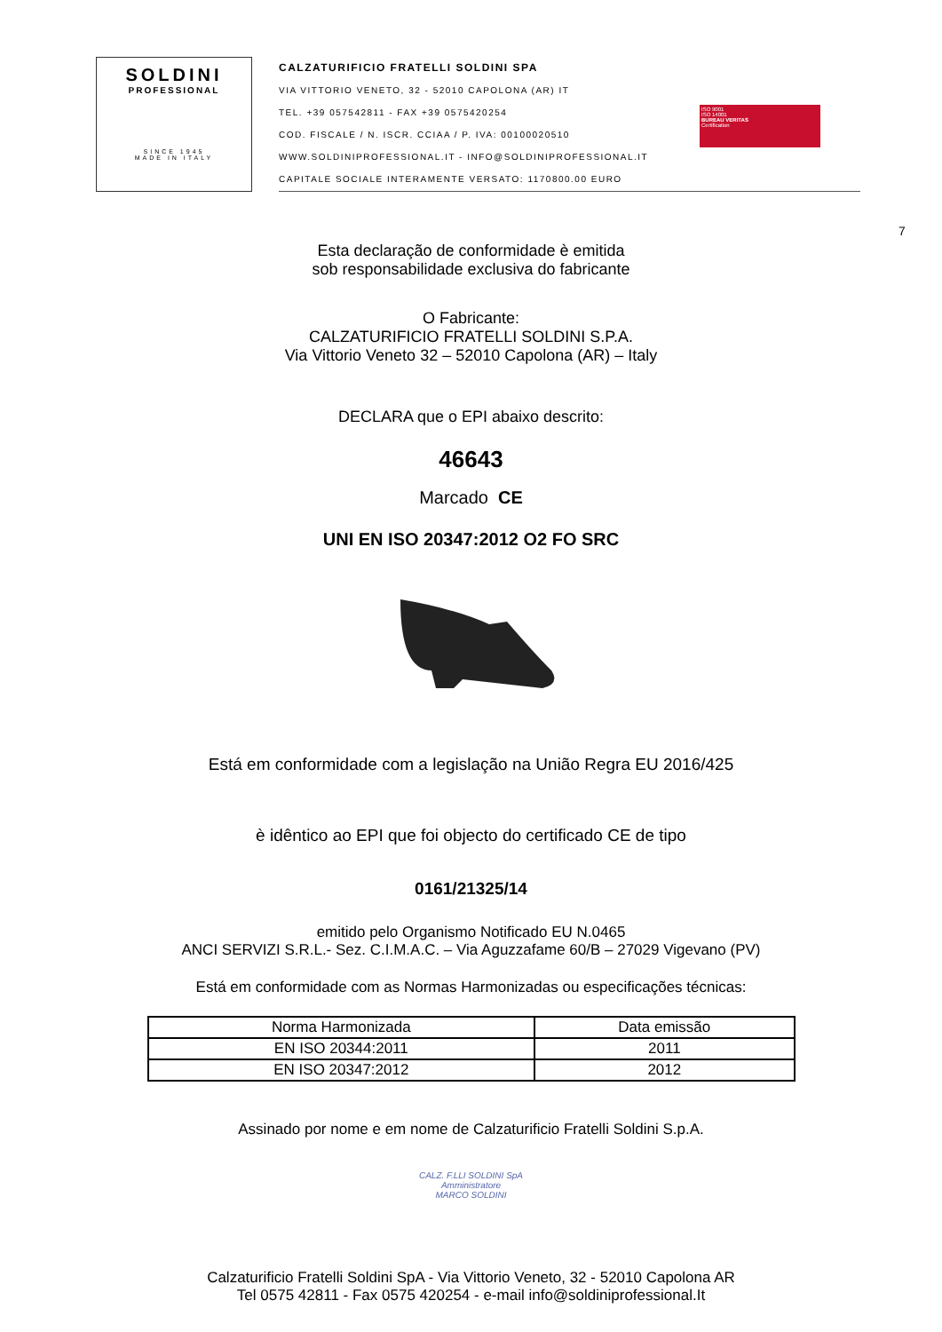SOLDINI
PROFESSIONAL
SINCE 1945
MADE IN ITALY
CALZATURIFICIO FRATELLI SOLDINI SPA
VIA VITTORIO VENETO, 32 - 52010 CAPOLONA (AR) IT
TEL. +39 057542811 - FAX +39 0575420254
COD. FISCALE / N. ISCR. CCIAA / P. IVA: 00100020510
WWW.SOLDINIPROFESSIONAL.IT - INFO@SOLDINIPROFESSIONAL.IT
CAPITALE SOCIALE INTERAMENTE VERSATO: 1170800.00 EURO
ISO 9001
ISO 14001
BUREAU VERITAS
Certification
7
Esta declaração de conformidade è emitida
sob responsabilidade exclusiva do fabricante
O Fabricante:
CALZATURIFICIO FRATELLI SOLDINI S.P.A.
Via Vittorio Veneto 32 – 52010 Capolona (AR) – Italy
DECLARA que o EPI abaixo descrito:
46643
Marcado CE
UNI EN ISO 20347:2012 O2 FO SRC
Está em conformidade com a legislação na União Regra EU 2016/425
è idêntico ao EPI que foi objecto do certificado CE de tipo
0161/21325/14
emitido pelo Organismo Notificado EU N.0465
ANCI SERVIZI S.R.L.- Sez. C.I.M.A.C. – Via Aguzzafame 60/B – 27029 Vigevano (PV)
Está em conformidade com as Normas Harmonizadas ou especificações técnicas:
| Norma Harmonizada | Data emissão |
| EN ISO 20344:2011 | 2011 |
| EN ISO 20347:2012 | 2012 |
Assinado por nome e em nome de Calzaturificio Fratelli Soldini S.p.A.
CALZ. F.LLI SOLDINI SpA
Amministratore
MARCO SOLDINI
Calzaturificio Fratelli Soldini SpA - Via Vittorio Veneto, 32 - 52010 Capolona AR
Tel 0575 42811 - Fax 0575 420254 - e-mail info@soldiniprofessional.It